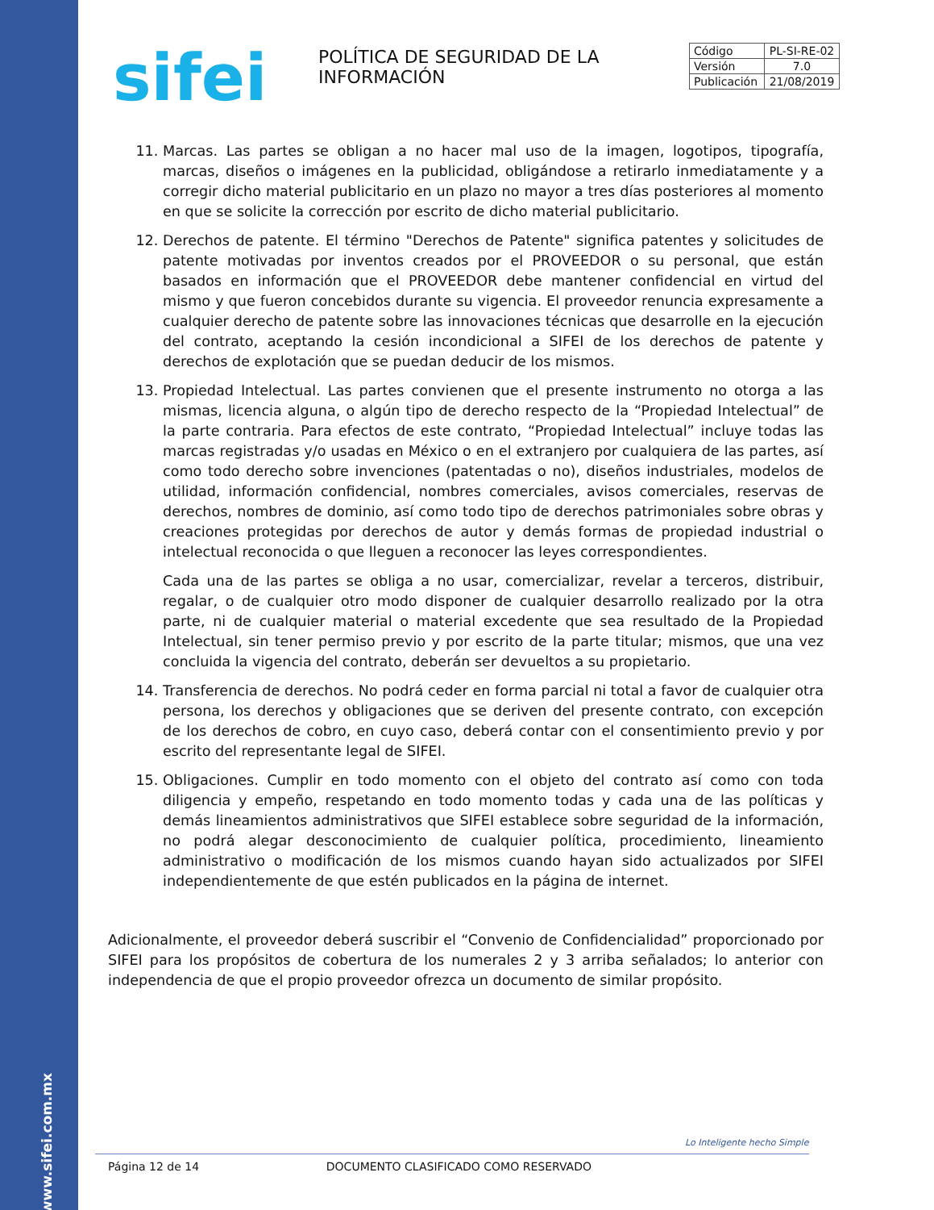www.sifei.com.mx
sifei
POLÍTICA DE SEGURIDAD DE LA INFORMACIÓN
| Código | PL-SI-RE-02 |
| Versión | 7.0 |
| Publicación | 21/08/2019 |
11. Marcas. Las partes se obligan a no hacer mal uso de la imagen, logotipos, tipografía, marcas, diseños o imágenes en la publicidad, obligándose a retirarlo inmediatamente y a corregir dicho material publicitario en un plazo no mayor a tres días posteriores al momento en que se solicite la corrección por escrito de dicho material publicitario.
12. Derechos de patente. El término "Derechos de Patente" significa patentes y solicitudes de patente motivadas por inventos creados por el PROVEEDOR o su personal, que están basados en información que el PROVEEDOR debe mantener confidencial en virtud del mismo y que fueron concebidos durante su vigencia. El proveedor renuncia expresamente a cualquier derecho de patente sobre las innovaciones técnicas que desarrolle en la ejecución del contrato, aceptando la cesión incondicional a SIFEI de los derechos de patente y derechos de explotación que se puedan deducir de los mismos.
13. Propiedad Intelectual. Las partes convienen que el presente instrumento no otorga a las mismas, licencia alguna, o algún tipo de derecho respecto de la “Propiedad Intelectual” de la parte contraria. Para efectos de este contrato, “Propiedad Intelectual” incluye todas las marcas registradas y/o usadas en México o en el extranjero por cualquiera de las partes, así como todo derecho sobre invenciones (patentadas o no), diseños industriales, modelos de utilidad, información confidencial, nombres comerciales, avisos comerciales, reservas de derechos, nombres de dominio, así como todo tipo de derechos patrimoniales sobre obras y creaciones protegidas por derechos de autor y demás formas de propiedad industrial o intelectual reconocida o que lleguen a reconocer las leyes correspondientes.
Cada una de las partes se obliga a no usar, comercializar, revelar a terceros, distribuir, regalar, o de cualquier otro modo disponer de cualquier desarrollo realizado por la otra parte, ni de cualquier material o material excedente que sea resultado de la Propiedad Intelectual, sin tener permiso previo y por escrito de la parte titular; mismos, que una vez concluida la vigencia del contrato, deberán ser devueltos a su propietario.
14. Transferencia de derechos. No podrá ceder en forma parcial ni total a favor de cualquier otra persona, los derechos y obligaciones que se deriven del presente contrato, con excepción de los derechos de cobro, en cuyo caso, deberá contar con el consentimiento previo y por escrito del representante legal de SIFEI.
15. Obligaciones. Cumplir en todo momento con el objeto del contrato así como con toda diligencia y empeño, respetando en todo momento todas y cada una de las políticas y demás lineamientos administrativos que SIFEI establece sobre seguridad de la información, no podrá alegar desconocimiento de cualquier política, procedimiento, lineamiento administrativo o modificación de los mismos cuando hayan sido actualizados por SIFEI independientemente de que estén publicados en la página de internet.
Adicionalmente, el proveedor deberá suscribir el “Convenio de Confidencialidad” proporcionado por SIFEI para los propósitos de cobertura de los numerales 2 y 3 arriba señalados; lo anterior con independencia de que el propio proveedor ofrezca un documento de similar propósito.
Lo Inteligente hecho Simple
Página 12 de 14 DOCUMENTO CLASIFICADO COMO RESERVADO